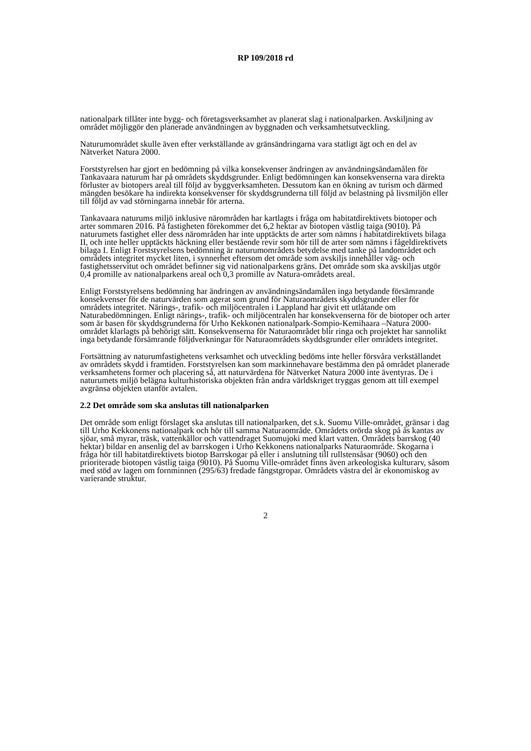RP 109/2018 rd
nationalpark tillåter inte bygg- och företagsverksamhet av planerat slag i nationalparken. Avskiljning av området möjliggör den planerade användningen av byggnaden och verksamhetsutveckling.
Naturumområdet skulle även efter verkställande av gränsändringarna vara statligt ägt och en del av Nätverket Natura 2000.
Forststyrelsen har gjort en bedömning på vilka konsekvenser ändringen av användningsändamålen för Tankavaara naturum har på områdets skyddsgrunder. Enligt bedömningen kan konsekvenserna vara direkta förluster av biotopers areal till följd av byggverksamheten. Dessutom kan en ökning av turism och därmed mängden besökare ha indirekta konsekvenser för skyddsgrunderna till följd av belastning på livsmiljön eller till följd av vad störningarna innebär för arterna.
Tankavaara naturums miljö inklusive närområden har kartlagts i fråga om habitatdirektivets biotoper och arter sommaren 2016. På fastigheten förekommer det 6,2 hektar av biotopen västlig taiga (9010). På naturumets fastighet eller dess närområden har inte upptäckts de arter som nämns i habitatdirektivets bilaga II, och inte heller upptäckts häckning eller bestående revir som hör till de arter som nämns i fågeldirektivets bilaga I. Enligt Forststyrelsens bedömning är naturumområdets betydelse med tanke på landområdet och områdets integritet mycket liten, i synnerhet eftersom det område som avskiljs innehåller väg- och fastighetsservitut och området befinner sig vid nationalparkens gräns. Det område som ska avskiljas utgör 0,4 promille av nationalparkens areal och 0,3 promille av Natura-områdets areal.
Enligt Forststyrelsens bedömning har ändringen av användningsändamålen inga betydande försämrande konsekvenser för de naturvärden som agerat som grund för Naturaområdets skyddsgrunder eller för områdets integritet. Närings-, trafik- och miljöcentralen i Lappland har givit ett utlåtande om Naturabedömningen. Enligt närings-, trafik- och miljöcentralen har konsekvenserna för de biotoper och arter som är basen för skyddsgrunderna för Urho Kekkonen nationalpark-Sompio-Kemihaara –Natura 2000-området klarlagts på behörigt sätt. Konsekvenserna för Naturaområdet blir ringa och projektet har sannolikt inga betydande försämrande följdverkningar för Naturaområdets skyddsgrunder eller områdets integritet.
Fortsättning av naturumfastighetens verksamhet och utveckling bedöms inte heller försvåra verkställandet av områdets skydd i framtiden. Forststyrelsen kan som markinnehavare bestämma den på området planerade verksamhetens former och placering så, att naturvärdena för Nätverket Natura 2000 inte äventyras. De i naturumets miljö belägna kulturhistoriska objekten från andra världskriget tryggas genom att till exempel avgränsa objekten utanför avtalen.
2.2 Det område som ska anslutas till nationalparken
Det område som enligt förslaget ska anslutas till nationalparken, det s.k. Suomu Ville-området, gränsar i dag till Urho Kekkonens nationalpark och hör till samma Naturaområde. Områdets orörda skog på ås kantas av sjöar, små myrar, träsk, vattenkällor och vattendraget Suomujoki med klart vatten. Områdets barrskog (40 hektar) bildar en ansenlig del av barrskogen i Urho Kekkonens nationalparks Naturaområde. Skogarna i fråga hör till habitatdirektivets biotop Barrskogar på eller i anslutning till rullstensåsar (9060) och den prioriterade biotopen västlig taiga (9010). På Suomu Ville-området finns även arkeologiska kulturarv, såsom med stöd av lagen om fornminnen (295/63) fredade fångstgropar. Områdets västra del är ekonomiskog av varierande struktur.
2